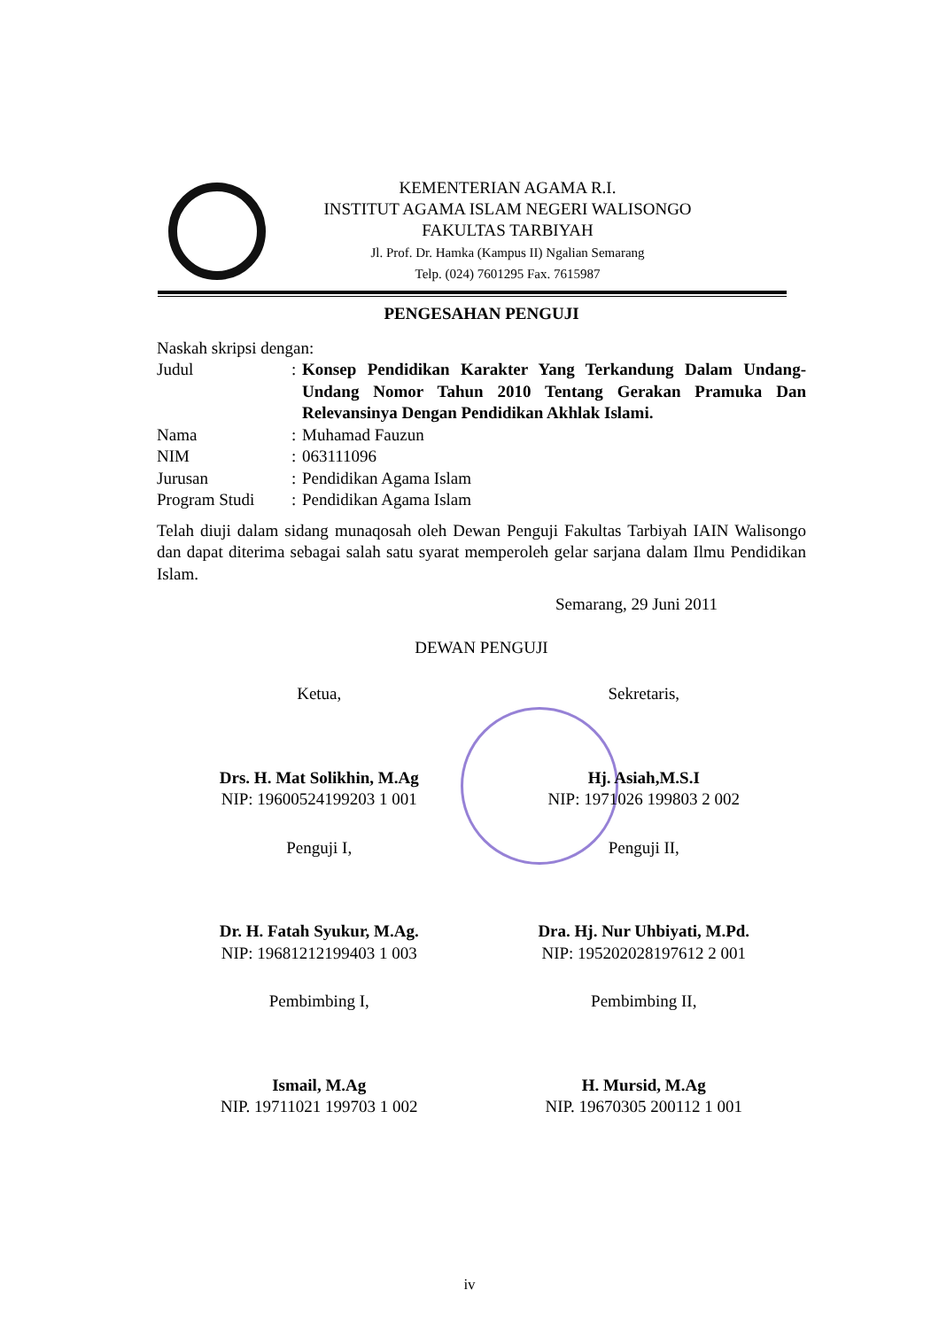KEMENTERIAN AGAMA R.I.
INSTITUT AGAMA ISLAM NEGERI WALISONGO
FAKULTAS TARBIYAH
Jl. Prof. Dr. Hamka (Kampus II) Ngalian Semarang
Telp. (024) 7601295 Fax. 7615987
PENGESAHAN PENGUJI
Naskah skripsi dengan:
| Judul | : | Konsep Pendidikan Karakter Yang Terkandung Dalam Undang-Undang Nomor Tahun 2010 Tentang Gerakan Pramuka Dan Relevansinya Dengan Pendidikan Akhlak Islami. |
| Nama | : | Muhamad Fauzun |
| NIM | : | 063111096 |
| Jurusan | : | Pendidikan Agama Islam |
| Program Studi | : | Pendidikan Agama Islam |
Telah diuji dalam sidang munaqosah oleh Dewan Penguji Fakultas Tarbiyah IAIN Walisongo dan dapat diterima sebagai salah satu syarat memperoleh gelar sarjana dalam Ilmu Pendidikan Islam.
Semarang, 29 Juni 2011
DEWAN PENGUJI
Ketua,
Drs. H. Mat Solikhin, M.Ag
NIP: 19600524199203 1 001
Sekretaris,
Hj. Asiah,M.S.I
NIP: 1971026 199803 2 002
Penguji I,
Dr. H. Fatah Syukur, M.Ag.
NIP: 19681212199403 1 003
Penguji II,
Dra. Hj. Nur Uhbiyati, M.Pd.
NIP: 195202028197612 2 001
Pembimbing I,
Ismail, M.Ag
NIP. 19711021 199703 1 002
Pembimbing II,
H. Mursid, M.Ag
NIP. 19670305 200112 1 001
iv